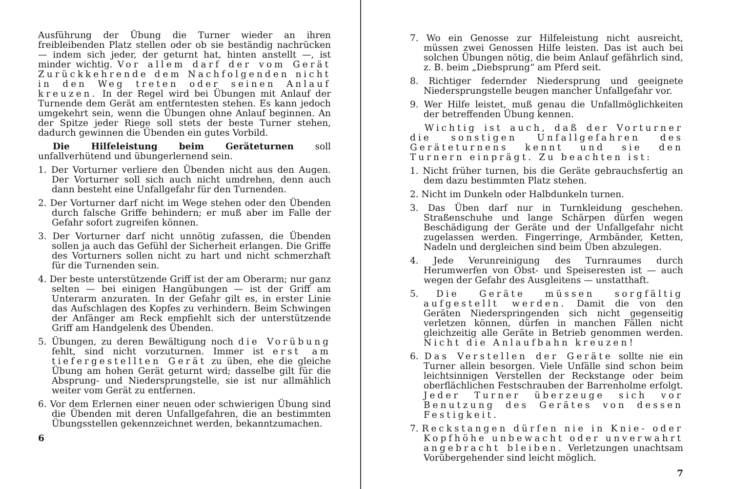Ausführung der Übung die Turner wieder an ihren freibleibenden Platz stellen oder ob sie beständig nachrücken — indem sich jeder, der geturnt hat, hinten anstellt —, ist minder wichtig. Vor allem darf der vom Gerät Zurückkehrende dem Nachfolgenden nicht in den Weg treten oder seinen Anlauf kreuzen. In der Regel wird bei Übungen mit Anlauf der Turnende dem Gerät am entferntesten stehen. Es kann jedoch umgekehrt sein, wenn die Übungen ohne Anlauf beginnen. An der Spitze jeder Riege soll stets der beste Turner stehen, dadurch gewinnen die Übenden ein gutes Vorbild.
Die Hilfeleistung beim Geräteturnen soll unfallverhütend und übungerlernend sein.
1. Der Vorturner verliere den Übenden nicht aus den Augen. Der Vorturner soll sich auch nicht umdrehen, denn auch dann besteht eine Unfallgefahr für den Turnenden.
2. Der Vorturner darf nicht im Wege stehen oder den Übenden durch falsche Griffe behindern; er muß aber im Falle der Gefahr sofort zugreifen können.
3. Der Vorturner darf nicht unnötig zufassen, die Übenden sollen ja auch das Gefühl der Sicherheit erlangen. Die Griffe des Vorturners sollen nicht zu hart und nicht schmerzhaft für die Turnenden sein.
4. Der beste unterstützende Griff ist der am Oberarm; nur ganz selten — bei einigen Hangübungen — ist der Griff am Unterarm anzuraten. In der Gefahr gilt es, in erster Linie das Aufschlagen des Kopfes zu verhindern. Beim Schwingen der Anfänger am Reck empfiehlt sich der unterstützende Griff am Handgelenk des Übenden.
5. Übungen, zu deren Bewältigung noch die Vorübung fehlt, sind nicht vorzuturnen. Immer ist erst am tiefergestellten Gerät zu üben, ehe die gleiche Übung am hohen Gerät geturnt wird; dasselbe gilt für die Absprung- und Niedersprungstelle, sie ist nur allmählich weiter vom Gerät zu entfernen.
6. Vor dem Erlernen einer neuen oder schwierigen Übung sind die Übenden mit deren Unfallgefahren, die an bestimmten Übungsstellen gekennzeichnet werden, bekanntzumachen.
6
7. Wo ein Genosse zur Hilfeleistung nicht ausreicht, müssen zwei Genossen Hilfe leisten. Das ist auch bei solchen Übungen nötig, die beim Anlauf gefährlich sind, z. B. beim „Diebsprung“ am Pferd seit.
8. Richtiger federnder Niedersprung und geeignete Niedersprungstelle beugen mancher Unfallgefahr vor.
9. Wer Hilfe leistet, muß genau die Unfallmöglichkeiten der betreffenden Übung kennen.
Wichtig ist auch, daß der Vorturner die sonstigen Unfallgefahren des Geräteturnens kennt und sie den Turnern einprägt. Zu beachten ist:
1. Nicht früher turnen, bis die Geräte gebrauchsfertig an dem dazu bestimmten Platz stehen.
2. Nicht im Dunkeln oder Halbdunkeln turnen.
3. Das Üben darf nur in Turnkleidung geschehen. Straßenschuhe und lange Schärpen dürfen wegen Beschädigung der Geräte und der Unfallgefahr nicht zugelassen werden. Fingerringe, Armbänder, Ketten, Nadeln und dergleichen sind beim Üben abzulegen.
4. Jede Verunreinigung des Turnraumes durch Herumwerfen von Obst- und Speiseresten ist — auch wegen der Gefahr des Ausgleitens — unstatthaft.
5. Die Geräte müssen sorgfältig aufgestellt werden. Damit die von den Geräten Niederspringenden sich nicht gegenseitig verletzen können, dürfen in manchen Fällen nicht gleichzeitig alle Geräte in Betrieb genommen werden. Nicht die Anlaufbahn kreuzen!
6. Das Verstellen der Geräte sollte nie ein Turner allein besorgen. Viele Unfälle sind schon beim leichtsinnigen Verstellen der Reckstange oder beim oberflächlichen Festschrauben der Barrenholme erfolgt. Jeder Turner überzeuge sich vor Benutzung des Gerätes von dessen Festigkeit.
7. Reckstangen dürfen nie in Knie- oder Kopfhöhe unbewacht oder unverwahrt angebracht bleiben. Verletzungen unachtsam Vorübergehender sind leicht möglich.
7